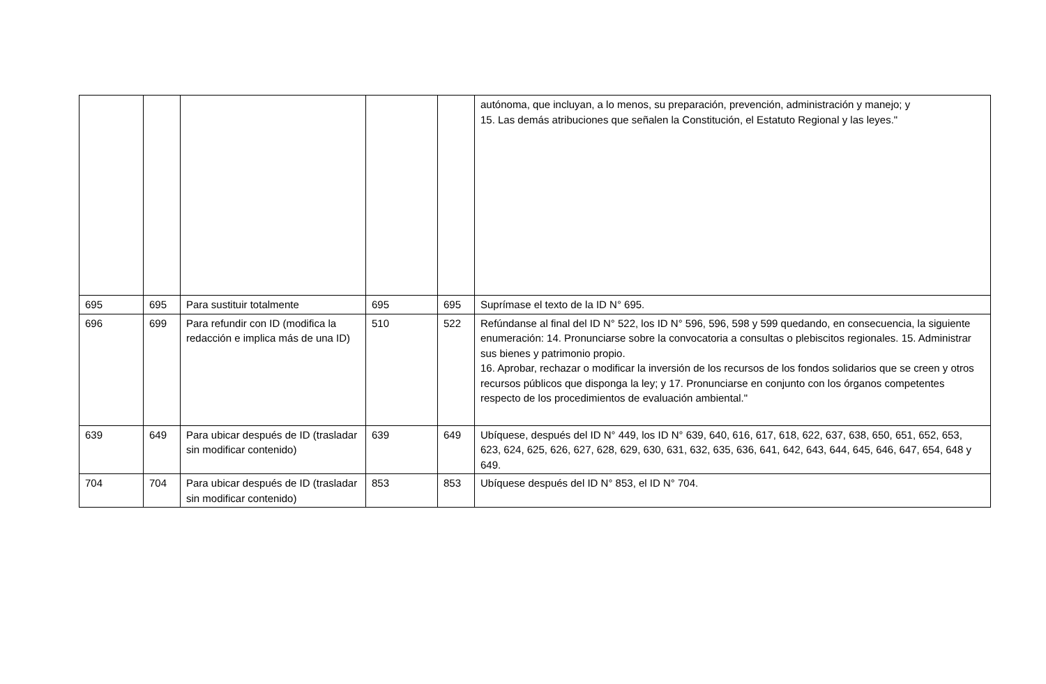| | | | | | autónoma, que incluyan, a lo menos, su preparación, prevención, administración y manejo; y 15. Las demás atribuciones que señalen la Constitución, el Estatuto Regional y las leyes." |
| 695 | 695 | Para sustituir totalmente | 695 | 695 | Suprímase el texto de la ID N° 695. |
| 696 | 699 | Para refundir con ID (modifica la redacción e implica más de una ID) | 510 | 522 | Refúndanse al final del ID N° 522, los ID N° 596, 596, 598 y 599 quedando, en consecuencia, la siguiente enumeración: 14. Pronunciarse sobre la convocatoria a consultas o plebiscitos regionales. 15. Administrar sus bienes y patrimonio propio. 16. Aprobar, rechazar o modificar la inversión de los recursos de los fondos solidarios que se creen y otros recursos públicos que disponga la ley; y 17. Pronunciarse en conjunto con los órganos competentes respecto de los procedimientos de evaluación ambiental." |
| 639 | 649 | Para ubicar después de ID (trasladar sin modificar contenido) | 639 | 649 | Ubíquese, después del ID N° 449, los ID N° 639, 640, 616, 617, 618, 622, 637, 638, 650, 651, 652, 653, 623, 624, 625, 626, 627, 628, 629, 630, 631, 632, 635, 636, 641, 642, 643, 644, 645, 646, 647, 654, 648 y 649. |
| 704 | 704 | Para ubicar después de ID (trasladar sin modificar contenido) | 853 | 853 | Ubíquese después del ID N° 853, el ID N° 704. |